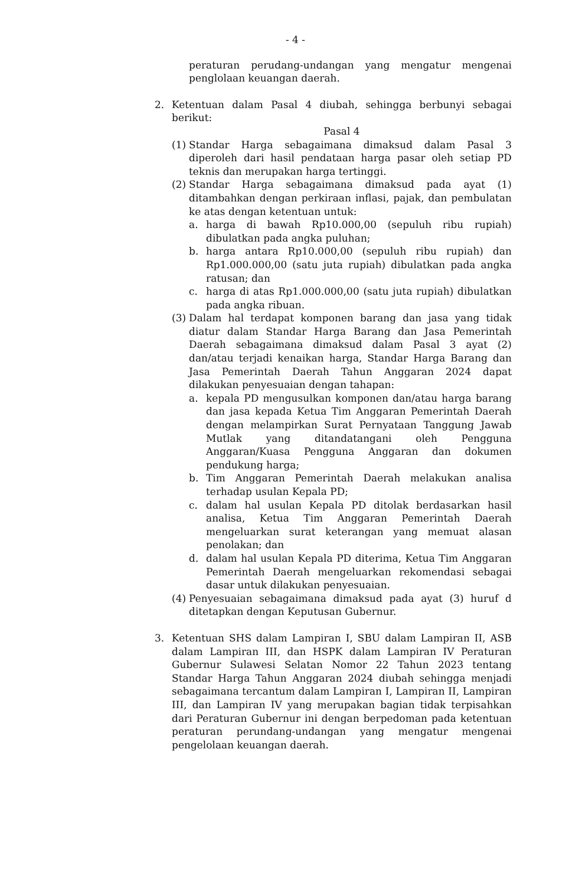- 4 -
peraturan perudang-undangan yang mengatur mengenai penglolaan keuangan daerah.
2. Ketentuan dalam Pasal 4 diubah, sehingga berbunyi sebagai berikut:
Pasal 4
(1)
Standar Harga sebagaimana dimaksud dalam Pasal 3 diperoleh dari hasil pendataan harga pasar oleh setiap PD teknis dan merupakan harga tertinggi.
(2)
Standar Harga sebagaimana dimaksud pada ayat (1) ditambahkan dengan perkiraan inflasi, pajak, dan pembulatan ke atas dengan ketentuan untuk:
a. harga di bawah Rp10.000,00 (sepuluh ribu rupiah) dibulatkan pada angka puluhan;
b. harga antara Rp10.000,00 (sepuluh ribu rupiah) dan Rp1.000.000,00 (satu juta rupiah) dibulatkan pada angka ratusan; dan
c. harga di atas Rp1.000.000,00 (satu juta rupiah) dibulatkan pada angka ribuan.
(3)
Dalam hal terdapat komponen barang dan jasa yang tidak diatur dalam Standar Harga Barang dan Jasa Pemerintah Daerah sebagaimana dimaksud dalam Pasal 3 ayat (2) dan/atau terjadi kenaikan harga, Standar Harga Barang dan Jasa Pemerintah Daerah Tahun Anggaran 2024 dapat dilakukan penyesuaian dengan tahapan:
a. kepala PD mengusulkan komponen dan/atau harga barang dan jasa kepada Ketua Tim Anggaran Pemerintah Daerah dengan melampirkan Surat Pernyataan Tanggung Jawab Mutlak yang ditandatangani oleh Pengguna Anggaran/Kuasa Pengguna Anggaran dan dokumen pendukung harga;
b. Tim Anggaran Pemerintah Daerah melakukan analisa terhadap usulan Kepala PD;
c. dalam hal usulan Kepala PD ditolak berdasarkan hasil analisa, Ketua Tim Anggaran Pemerintah Daerah mengeluarkan surat keterangan yang memuat alasan penolakan; dan
d. dalam hal usulan Kepala PD diterima, Ketua Tim Anggaran Pemerintah Daerah mengeluarkan rekomendasi sebagai dasar untuk dilakukan penyesuaian.
(4)
Penyesuaian sebagaimana dimaksud pada ayat (3) huruf d ditetapkan dengan Keputusan Gubernur.
3. Ketentuan SHS dalam Lampiran I, SBU dalam Lampiran II, ASB dalam Lampiran III, dan HSPK dalam Lampiran IV Peraturan Gubernur Sulawesi Selatan Nomor 22 Tahun 2023 tentang Standar Harga Tahun Anggaran 2024 diubah sehingga menjadi sebagaimana tercantum dalam Lampiran I, Lampiran II, Lampiran III, dan Lampiran IV yang merupakan bagian tidak terpisahkan dari Peraturan Gubernur ini dengan berpedoman pada ketentuan peraturan perundang-undangan yang mengatur mengenai pengelolaan keuangan daerah.